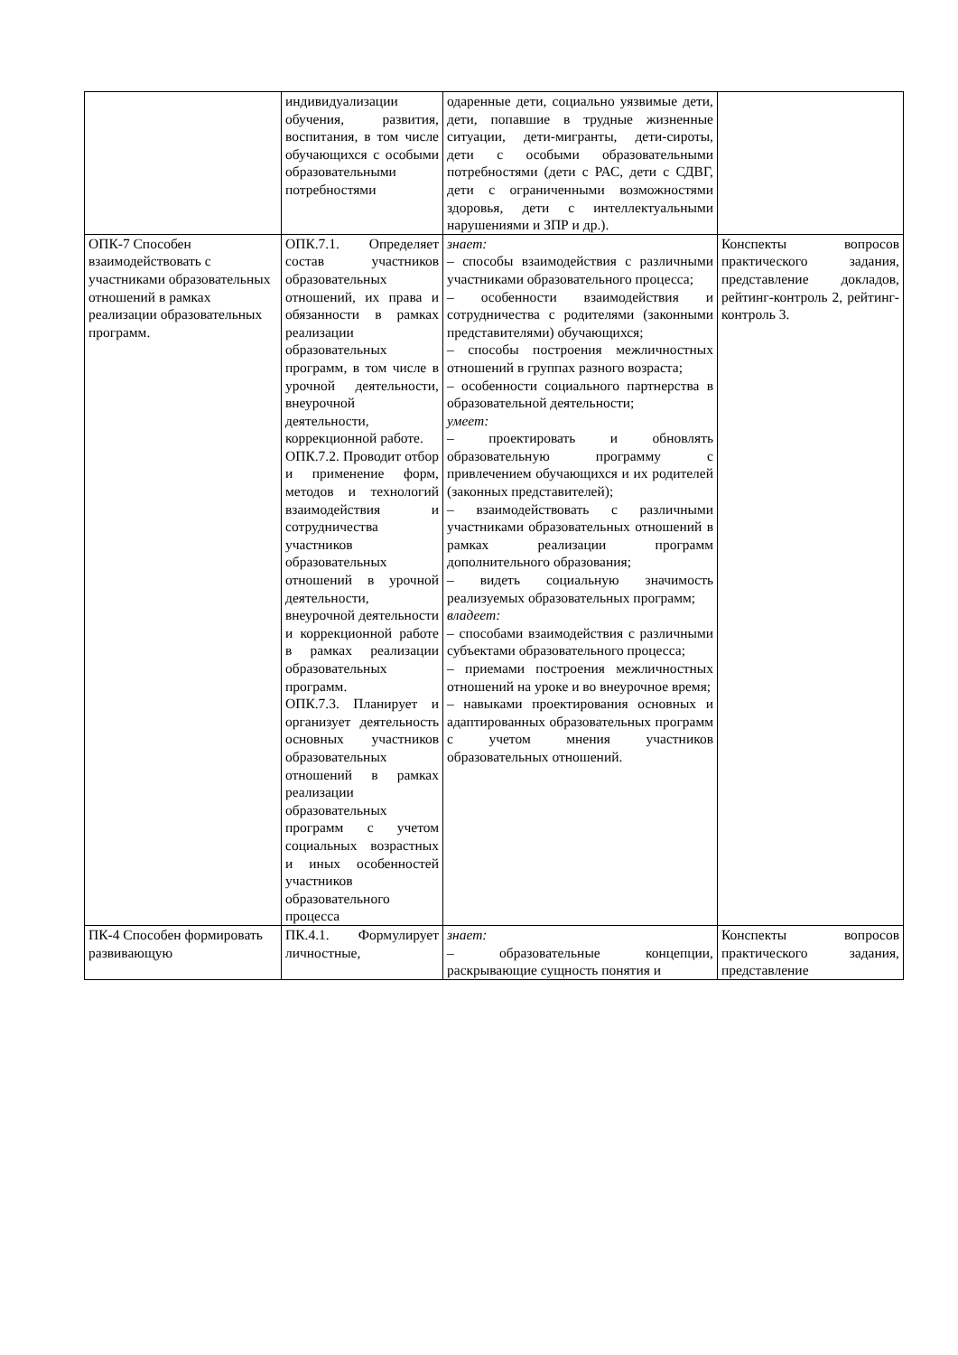| | индивидуализации обучения, развития, воспитания, в том числе обучающихся с особыми образовательными потребностями | одаренные дети, социально уязвимые дети, дети, попавшие в трудные жизненные ситуации, дети-мигранты, дети-сироты, дети с особыми образовательными потребностями (дети с РАС, дети с СДВГ, дети с ограниченными возможностями здоровья, дети с интеллектуальными нарушениями и ЗПР и др.). | |
| ОПК-7 Способен взаимодействовать с участниками образовательных отношений в рамках реализации образовательных программ. | ОПК.7.1. Определяет состав участников образовательных отношений, их права и обязанности в рамках реализации образовательных программ, в том числе в урочной деятельности, внеурочной деятельности, коррекционной работе. ОПК.7.2. Проводит отбор и применение форм, методов и технологий взаимодействия и сотрудничества участников образовательных отношений в урочной деятельности, внеурочной деятельности и коррекционной работе в рамках реализации образовательных программ. ОПК.7.3. Планирует и организует деятельность основных участников образовательных отношений в рамках реализации образовательных программ с учетом социальных возрастных и иных особенностей участников образовательного процесса | знает: – способы взаимодействия с различными участниками образовательного процесса; – особенности взаимодействия и сотрудничества с родителями (законными представителями) обучающихся; – способы построения межличностных отношений в группах разного возраста; – особенности социального партнерства в образовательной деятельности; умеет: – проектировать и обновлять образовательную программу с привлечением обучающихся и их родителей (законных представителей); – взаимодействовать с различными участниками образовательных отношений в рамках реализации программ дополнительного образования; – видеть социальную значимость реализуемых образовательных программ; владеет: – способами взаимодействия с различными субъектами образовательного процесса; – приемами построения межличностных отношений на уроке и во внеурочное время; – навыками проектирования основных и адаптированных образовательных программ с учетом мнения участников образовательных отношений. | Конспекты вопросов практического задания, представление докладов, рейтинг-контроль 2, рейтинг-контроль 3. |
| ПК-4 Способен формировать развивающую | ПК.4.1. Формулирует личностные, | знает: – образовательные концепции, раскрывающие сущность понятия и | Конспекты вопросов практического задания, представление |